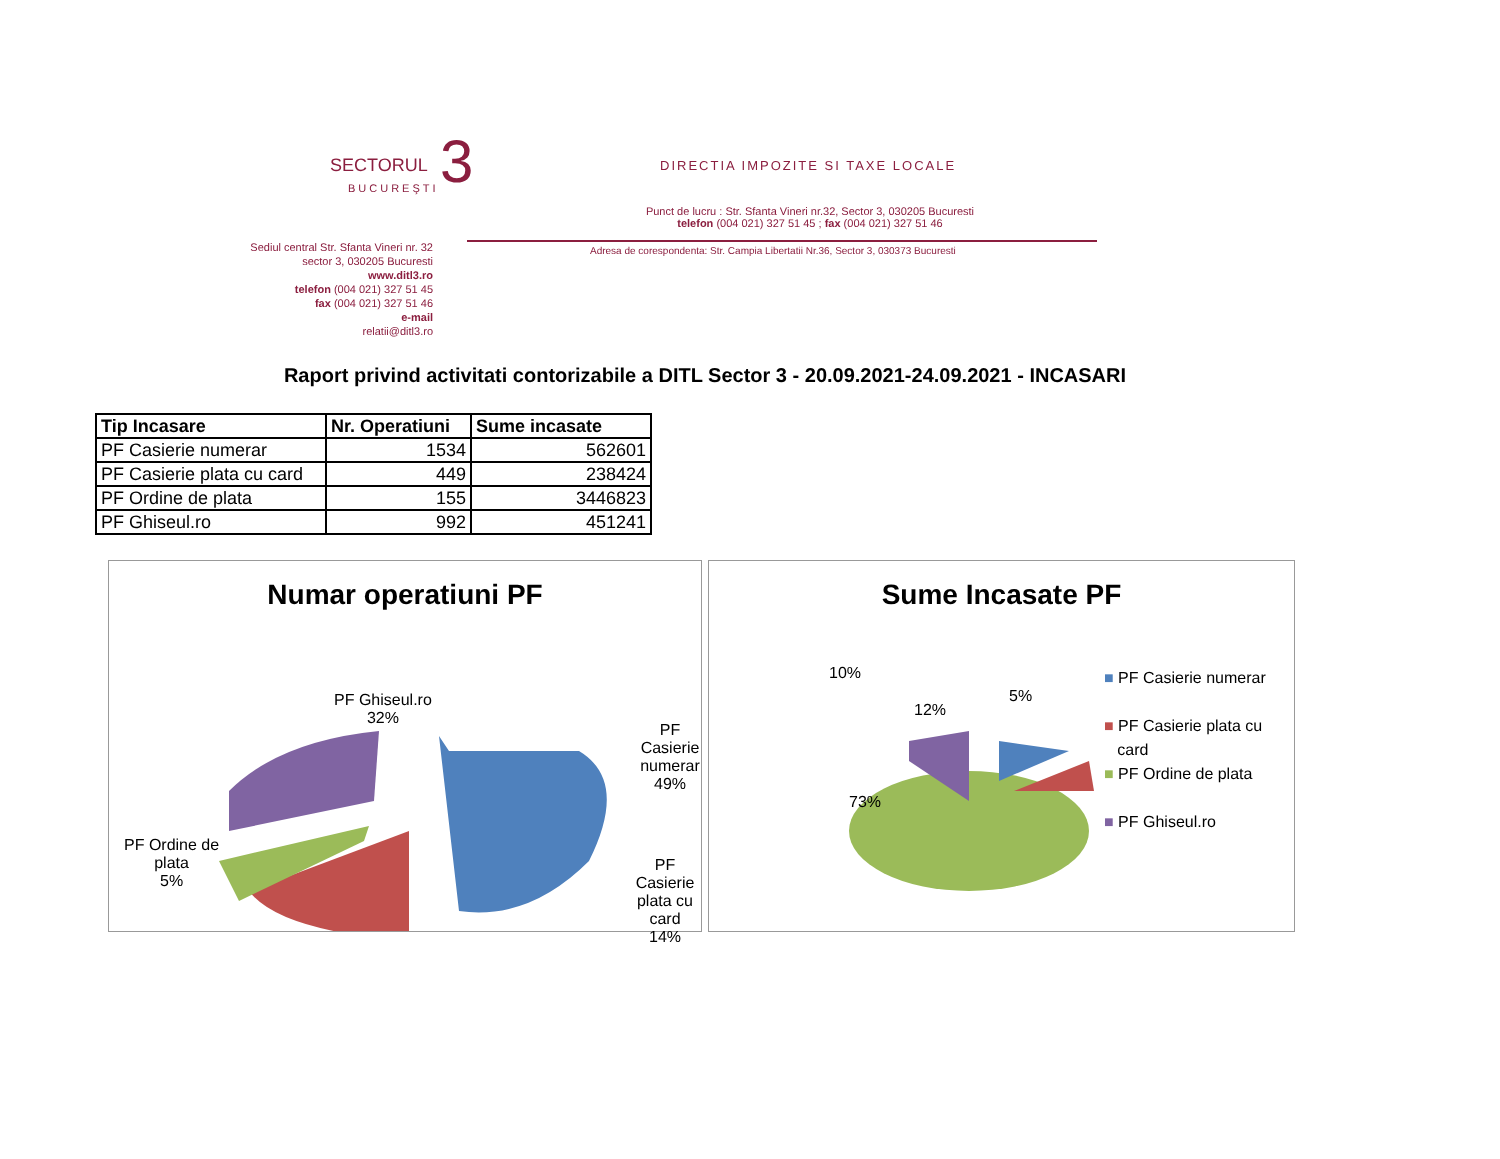SECTORUL 3
BUCUREŞTI
DIRECTIA IMPOZITE SI TAXE LOCALE
Punct de lucru : Str. Sfanta Vineri nr.32, Sector 3, 030205 Bucuresti
telefon (004 021) 327 51 45 ; fax (004 021) 327 51 46
Adresa de corespondenta: Str. Campia Libertatii Nr.36, Sector 3, 030373 Bucuresti
Sediul central Str. Sfanta Vineri nr. 32
sector 3, 030205 Bucuresti
www.ditl3.ro
telefon (004 021) 327 51 45
fax (004 021) 327 51 46
e-mail
relatii@ditl3.ro
Raport privind activitati contorizabile a DITL Sector 3 - 20.09.2021-24.09.2021 - INCASARI
| Tip Incasare | Nr. Operatiuni | Sume incasate |
| --- | --- | --- |
| PF Casierie numerar | 1534 | 562601 |
| PF Casierie plata cu card | 449 | 238424 |
| PF Ordine de plata | 155 | 3446823 |
| PF Ghiseul.ro | 992 | 451241 |
Numar operatiuni PF
PF Ghiseul.ro
32%
PF Casierie
numerar
49%
PF Ordine de
plata
5%
PF Casierie
plata cu card
14%
Sume Incasate PF
10%
12%
5%
73%
■ PF Casierie numerar
■ PF Casierie plata cu
card
■ PF Ordine de plata
■ PF Ghiseul.ro